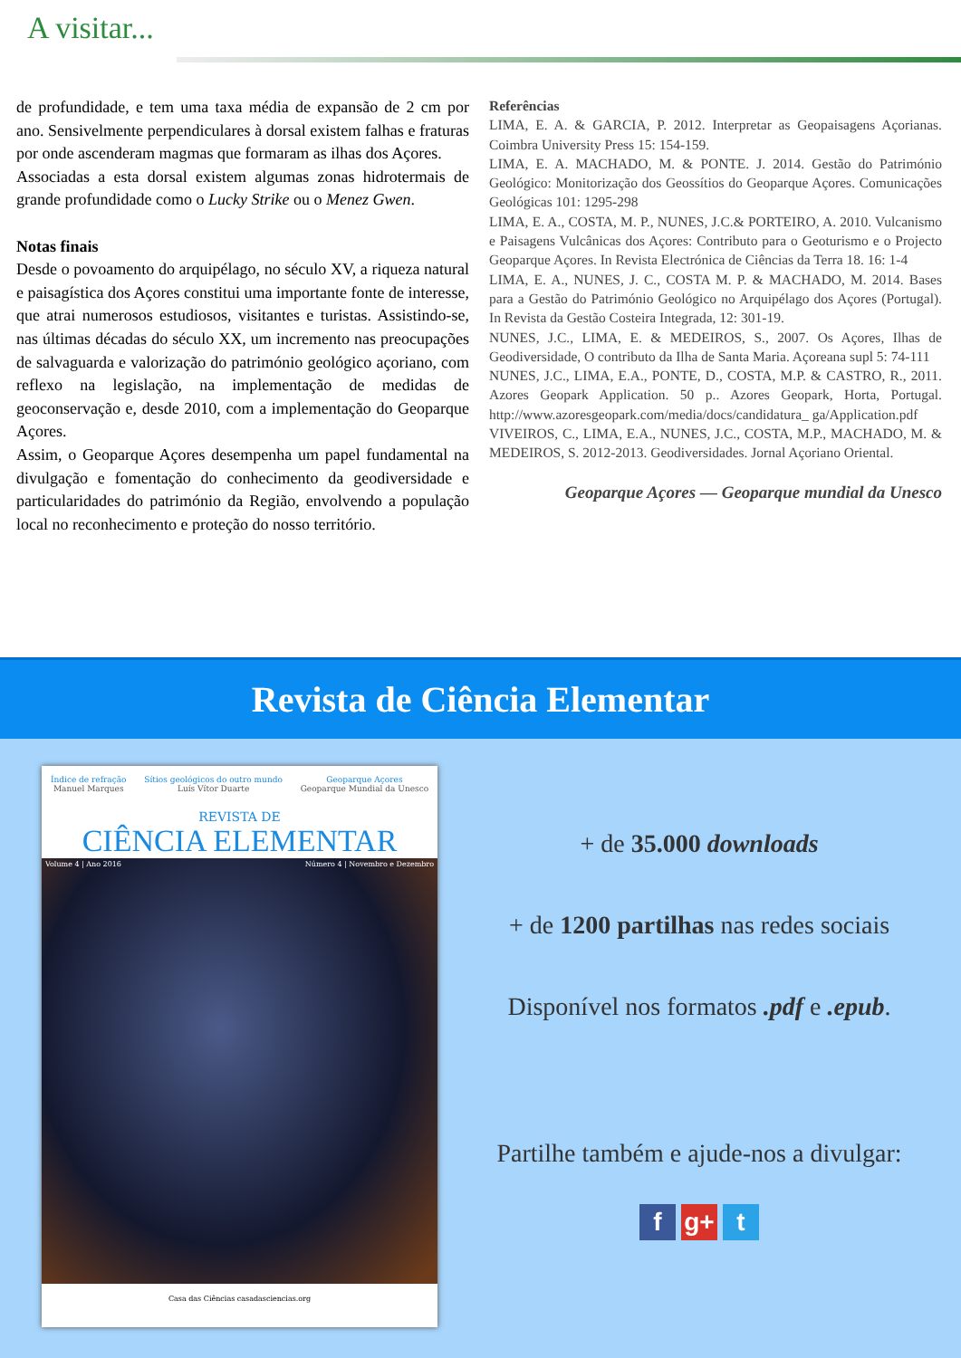A visitar...
de profundidade, e tem uma taxa média de expansão de 2 cm por ano. Sensivelmente perpendiculares à dorsal existem falhas e fraturas por onde ascenderam magmas que formaram as ilhas dos Açores.
Associadas a esta dorsal existem algumas zonas hidrotermais de grande profundidade como o Lucky Strike ou o Menez Gwen.
Notas finais
Desde o povoamento do arquipélago, no século XV, a riqueza natural e paisagística dos Açores constitui uma importante fonte de interesse, que atrai numerosos estudiosos, visitantes e turistas. Assistindo-se, nas últimas décadas do século XX, um incremento nas preocupações de salvaguarda e valorização do património geológico açoriano, com reflexo na legislação, na implementação de medidas de geoconservação e, desde 2010, com a implementação do Geoparque Açores.
Assim, o Geoparque Açores desempenha um papel fundamental na divulgação e fomentação do conhecimento da geodiversidade e particularidades do património da Região, envolvendo a população local no reconhecimento e proteção do nosso território.
Referências
LIMA, E. A. & GARCIA, P. 2012. Interpretar as Geopaisagens Açorianas. Coimbra University Press 15: 154-159.
LIMA, E. A. MACHADO, M. & PONTE. J. 2014. Gestão do Património Geológico: Monitorização dos Geossítios do Geoparque Açores. Comunicações Geológicas 101: 1295-298
LIMA, E. A., COSTA, M. P., NUNES, J.C.& PORTEIRO, A. 2010. Vulcanismo e Paisagens Vulcânicas dos Açores: Contributo para o Geoturismo e o Projecto Geoparque Açores. In Revista Electrónica de Ciências da Terra 18. 16: 1-4
LIMA, E. A., NUNES, J. C., COSTA M. P. & MACHADO, M. 2014. Bases para a Gestão do Património Geológico no Arquipélago dos Açores (Portugal). In Revista da Gestão Costeira Integrada, 12: 301-19.
NUNES, J.C., LIMA, E. & MEDEIROS, S., 2007. Os Açores, Ilhas de Geodiversidade, O contributo da Ilha de Santa Maria. Açoreana supl 5: 74-111
NUNES, J.C., LIMA, E.A., PONTE, D., COSTA, M.P. & CASTRO, R., 2011. Azores Geopark Application. 50 p.. Azores Geopark, Horta, Portugal. http://www.azoresgeopark.com/media/docs/candidatura_ ga/Application.pdf
VIVEIROS, C., LIMA, E.A., NUNES, J.C., COSTA, M.P., MACHADO, M. & MEDEIROS, S. 2012-2013. Geodiversidades. Jornal Açoriano Oriental.
Geoparque Açores — Geoparque mundial da Unesco
Revista de Ciência Elementar
Índice de refração
Manuel Marques
Sítios geológicos do outro mundo
Luís Vítor Duarte
Geoparque Açores
Geoparque Mundial da Unesco
REVISTA DE
CIÊNCIA ELEMENTAR
Volume 4 | Ano 2016 Número 4 | Novembro e Dezembro
Casa das Ciências casadasciencias.org
+ de 35.000 downloads
+ de 1200 partilhas nas redes sociais
Disponível nos formatos .pdf e .epub.
Partilhe também e ajude-nos a divulgar:
fg+ t